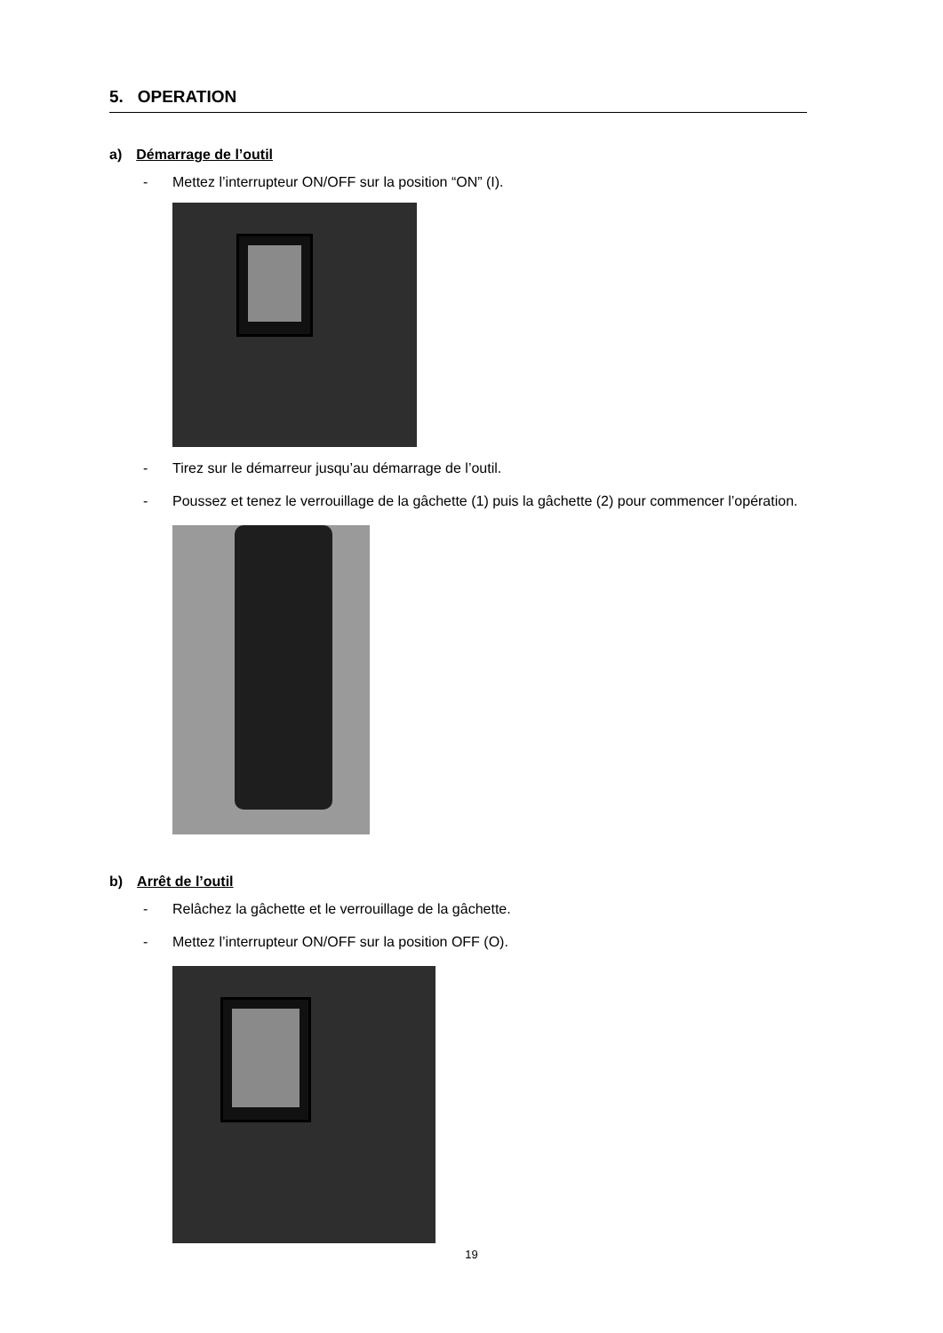5. OPERATION
a) Démarrage de l’outil
- Mettez l’interrupteur ON/OFF sur la position “ON” (I).
- Tirez sur le démarreur jusqu’au démarrage de l’outil.
- Poussez et tenez le verrouillage de la gâchette (1) puis la gâchette (2) pour commencer l’opération.
b) Arrêt de l’outil
- Relâchez la gâchette et le verrouillage de la gâchette.
- Mettez l’interrupteur ON/OFF sur la position OFF (O).
19